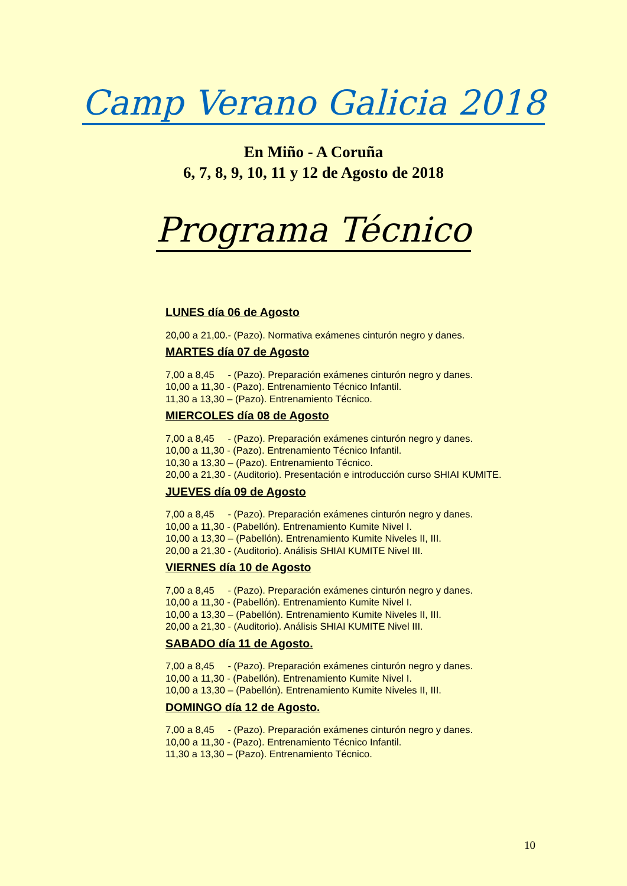Camp Verano Galicia 2018
En Miño - A Coruña
6, 7, 8, 9, 10, 11 y 12 de Agosto de 2018
Programa Técnico
LUNES día 06 de Agosto
20,00 a 21,00.- (Pazo). Normativa exámenes cinturón negro y danes.
MARTES día 07 de Agosto
7,00 a 8,45 - (Pazo). Preparación exámenes cinturón negro y danes.
10,00 a 11,30 - (Pazo). Entrenamiento Técnico Infantil.
11,30 a 13,30 – (Pazo). Entrenamiento Técnico.
MIERCOLES día 08 de Agosto
7,00 a 8,45 - (Pazo). Preparación exámenes cinturón negro y danes.
10,00 a 11,30 - (Pazo). Entrenamiento Técnico Infantil.
10,30 a 13,30 – (Pazo). Entrenamiento Técnico.
20,00 a 21,30 - (Auditorio). Presentación e introducción curso SHIAI KUMITE.
JUEVES día 09 de Agosto
7,00 a 8,45 - (Pazo). Preparación exámenes cinturón negro y danes.
10,00 a 11,30 - (Pabellón). Entrenamiento Kumite Nivel I.
10,00 a 13,30 – (Pabellón). Entrenamiento Kumite Niveles II, III.
20,00 a 21,30 - (Auditorio). Análisis SHIAI KUMITE Nivel III.
VIERNES día 10 de Agosto
7,00 a 8,45 - (Pazo). Preparación exámenes cinturón negro y danes.
10,00 a 11,30 - (Pabellón). Entrenamiento Kumite Nivel I.
10,00 a 13,30 – (Pabellón). Entrenamiento Kumite Niveles II, III.
20,00 a 21,30 - (Auditorio). Análisis SHIAI KUMITE Nivel III.
SABADO día 11 de Agosto.
7,00 a 8,45 - (Pazo). Preparación exámenes cinturón negro y danes.
10,00 a 11,30 - (Pabellón). Entrenamiento Kumite Nivel I.
10,00 a 13,30 – (Pabellón). Entrenamiento Kumite Niveles II, III.
DOMINGO día 12 de Agosto.
7,00 a 8,45 - (Pazo). Preparación exámenes cinturón negro y danes.
10,00 a 11,30 - (Pazo). Entrenamiento Técnico Infantil.
11,30 a 13,30 – (Pazo). Entrenamiento Técnico.
10